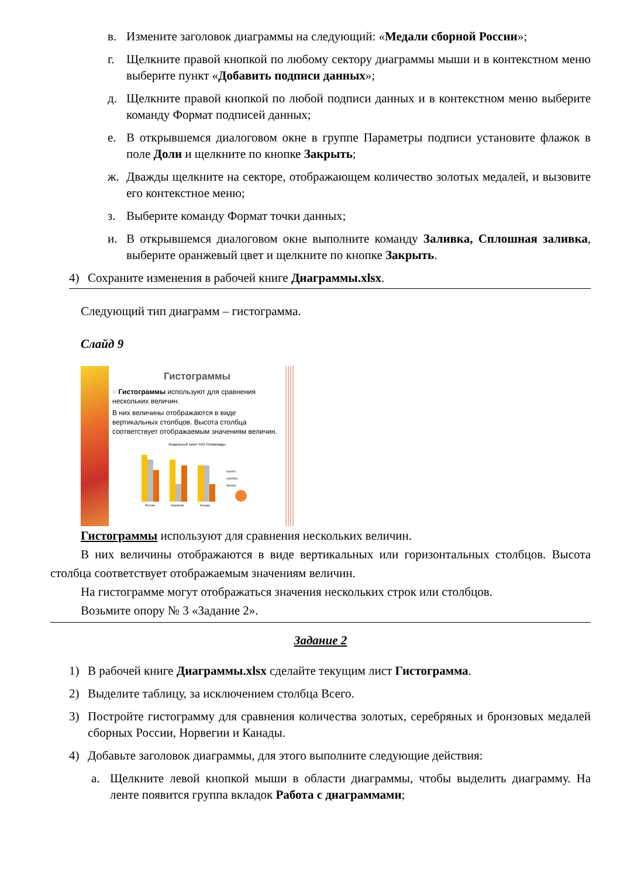в. Измените заголовок диаграммы на следующий: «Медали сборной России»;
г. Щелкните правой кнопкой по любому сектору диаграммы мыши и в контекстном меню выберите пункт «Добавить подписи данных»;
д. Щелкните правой кнопкой по любой подписи данных и в контекстном меню выберите команду Формат подписей данных;
е. В открывшемся диалоговом окне в группе Параметры подписи установите флажок в поле Доли и щелкните по кнопке Закрыть;
ж. Дважды щелкните на секторе, отображающем количество золотых медалей, и вызовите его контекстное меню;
з. Выберите команду Формат точки данных;
и. В открывшемся диалоговом окне выполните команду Заливка, Сплошная заливка, выберите оранжевый цвет и щелкните по кнопке Закрыть.
4) Сохраните изменения в рабочей книге Диаграммы.xlsx.
Следующий тип диаграмм – гистограмма.
Слайд 9
Гистограммы
○ Гистограммы используют для сравнения нескольких величин.
В них величины отображаются в виде вертикальных столбцов. Высота столбца соответствует отображаемым значениям величин.
Медальный зачет XXII Олимпиады
золото
серебро
бронза
Россия
Норвегия
Канада
Гистограммы используют для сравнения нескольких величин.
В них величины отображаются в виде вертикальных или горизонтальных столбцов. Высота столбца соответствует отображаемым значениям величин.
На гистограмме могут отображаться значения нескольких строк или столбцов.
Возьмите опору № 3 «Задание 2».
Задание 2
1) В рабочей книге Диаграммы.xlsx сделайте текущим лист Гистограмма.
2) Выделите таблицу, за исключением столбца Всего.
3) Постройте гистограмму для сравнения количества золотых, серебряных и бронзовых медалей сборных России, Норвегии и Канады.
4) Добавьте заголовок диаграммы, для этого выполните следующие действия:
а. Щелкните левой кнопкой мыши в области диаграммы, чтобы выделить диаграмму. На ленте появится группа вкладок Работа с диаграммами;